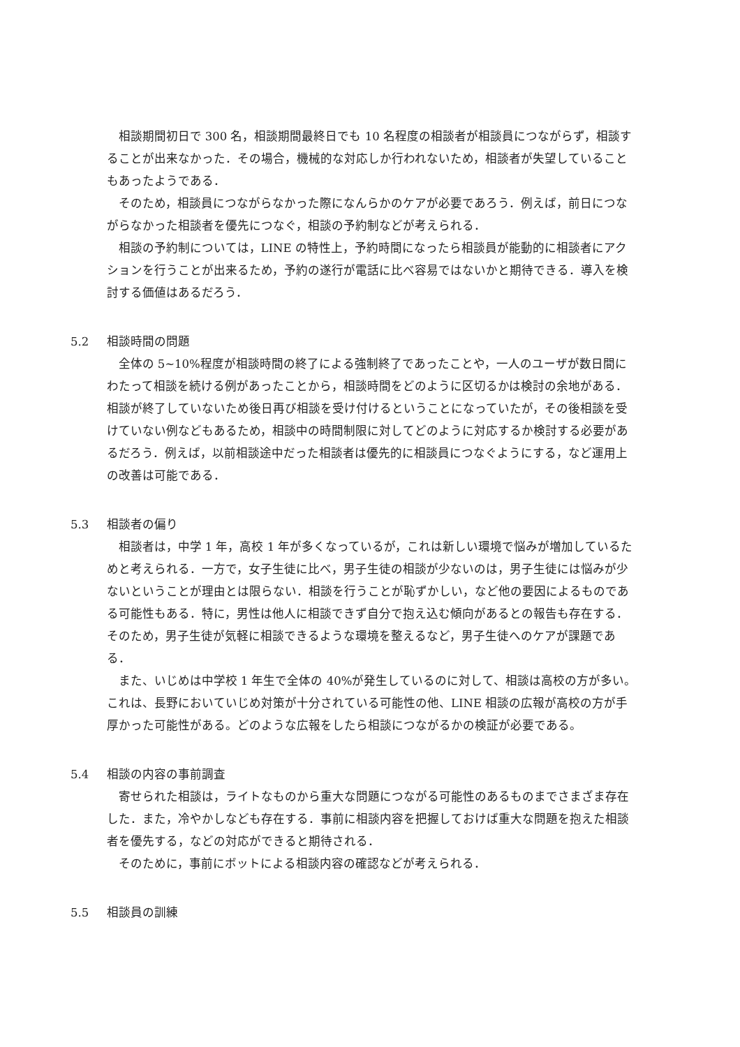相談期間初日で 300 名，相談期間最終日でも 10 名程度の相談者が相談員につながらず，相談することが出来なかった．その場合，機械的な対応しか行われないため，相談者が失望していることもあったようである．
そのため，相談員につながらなかった際になんらかのケアが必要であろう．例えば，前日につながらなかった相談者を優先につなぐ，相談の予約制などが考えられる．
相談の予約制については，LINE の特性上，予約時間になったら相談員が能動的に相談者にアクションを行うことが出来るため，予約の遂行が電話に比べ容易ではないかと期待できる．導入を検討する価値はあるだろう．
5.2 相談時間の問題
全体の 5~10%程度が相談時間の終了による強制終了であったことや，一人のユーザが数日間にわたって相談を続ける例があったことから，相談時間をどのように区切るかは検討の余地がある．相談が終了していないため後日再び相談を受け付けるということになっていたが，その後相談を受けていない例などもあるため，相談中の時間制限に対してどのように対応するか検討する必要があるだろう．例えば，以前相談途中だった相談者は優先的に相談員につなぐようにする，など運用上の改善は可能である．
5.3 相談者の偏り
相談者は，中学 1 年，高校 1 年が多くなっているが，これは新しい環境で悩みが増加しているためと考えられる．一方で，女子生徒に比べ，男子生徒の相談が少ないのは，男子生徒には悩みが少ないということが理由とは限らない．相談を行うことが恥ずかしい，など他の要因によるものである可能性もある．特に，男性は他人に相談できず自分で抱え込む傾向があるとの報告も存在する．そのため，男子生徒が気軽に相談できるような環境を整えるなど，男子生徒へのケアが課題である．
また、いじめは中学校 1 年生で全体の 40%が発生しているのに対して、相談は高校の方が多い。これは、長野においていじめ対策が十分されている可能性の他、LINE 相談の広報が高校の方が手厚かった可能性がある。どのような広報をしたら相談につながるかの検証が必要である。
5.4 相談の内容の事前調査
寄せられた相談は，ライトなものから重大な問題につながる可能性のあるものまでさまざま存在した．また，冷やかしなども存在する．事前に相談内容を把握しておけば重大な問題を抱えた相談者を優先する，などの対応ができると期待される．
そのために，事前にボットによる相談内容の確認などが考えられる．
5.5 相談員の訓練